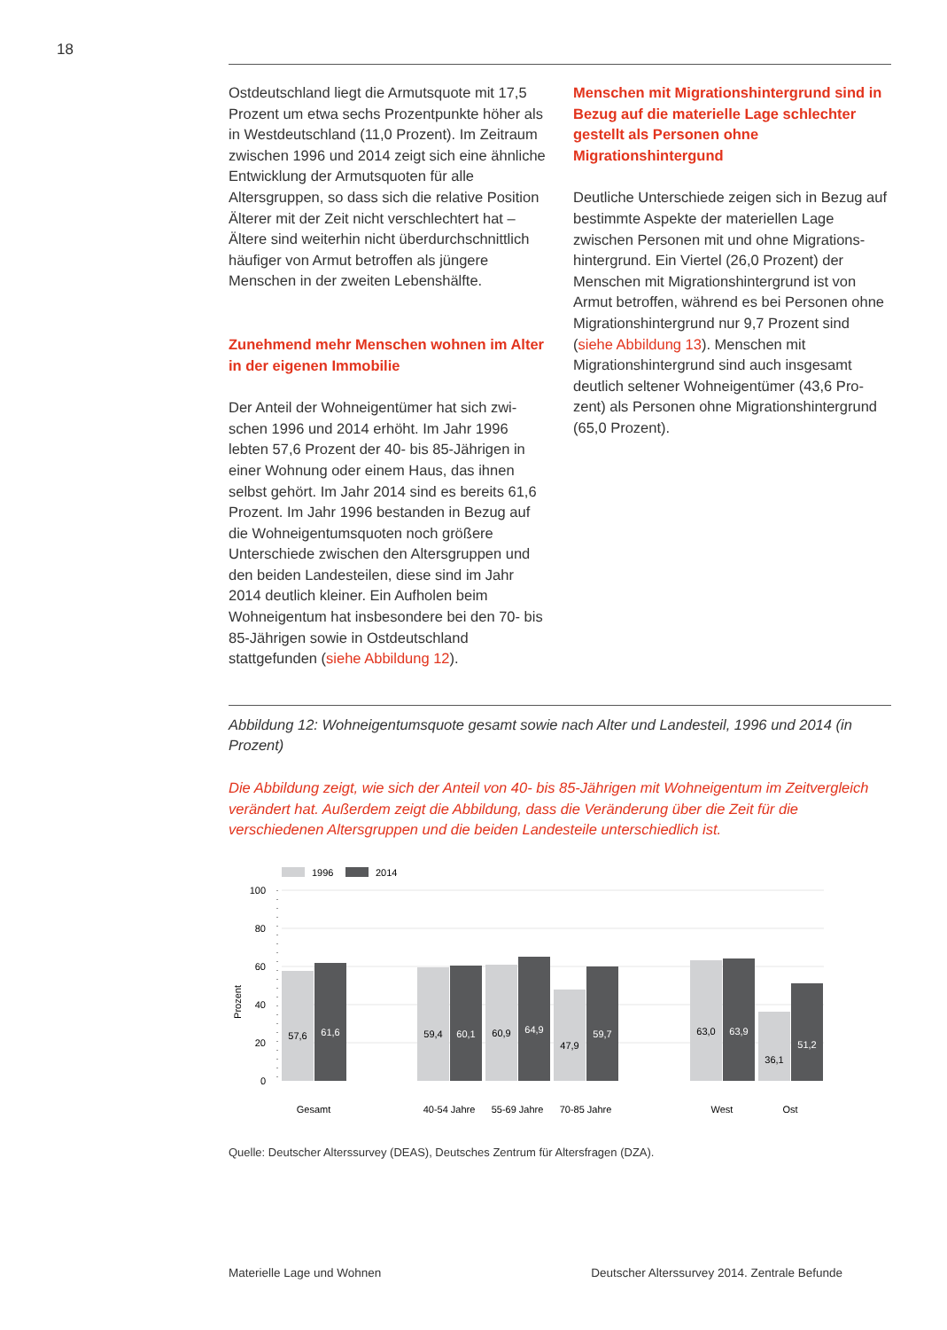18
Ostdeutschland liegt die Armutsquote mit 17,5 Prozent um etwa sechs Prozentpunkte höher als in Westdeutschland (11,0 Prozent). Im Zeitraum zwischen 1996 und 2014 zeigt sich eine ähnliche Entwicklung der Armuts­quoten für alle Altersgruppen, so dass sich die relative Position Älterer mit der Zeit nicht verschlechtert hat – Ältere sind weiterhin nicht überdurchschnittlich häufiger von Armut betroffen als jüngere Menschen in der zwei­ten Lebenshälfte.
Zunehmend mehr Menschen wohnen im Alter in der eigenen Immobilie
Der Anteil der Wohneigentümer hat sich zwi­schen 1996 und 2014 erhöht. Im Jahr 1996 lebten 57,6 Prozent der 40- bis 85-Jährigen in einer Wohnung oder einem Haus, das ihnen selbst gehört. Im Jahr 2014 sind es bereits 61,6 Prozent. Im Jahr 1996 bestanden in Bezug auf die Wohneigentumsquoten noch größere Unterschiede zwischen den Alters­gruppen und den beiden Landesteilen, diese sind im Jahr 2014 deutlich kleiner. Ein Aufholen beim Wohneigentum hat insbesondere bei den 70- bis 85-Jährigen sowie in Ostdeutschland stattgefunden (siehe Abbildung 12).
Menschen mit Migrationshintergrund sind in Bezug auf die materielle Lage schlechter gestellt als Personen ohne Migrationshintergund
Deutliche Unterschiede zeigen sich in Bezug auf bestimmte Aspekte der materiellen Lage zwischen Personen mit und ohne Migrations­hintergrund. Ein Viertel (26,0 Prozent) der Menschen mit Migrationshintergrund ist von Armut betroffen, während es bei Personen ohne Migrationshintergrund nur 9,7 Prozent sind (siehe Abbildung 13). Menschen mit Migrationshintergrund sind auch insgesamt deutlich seltener Wohneigentümer (43,6 Pro­zent) als Personen ohne Migrationshinter­grund (65,0 Prozent).
Abbildung 12: Wohneigentumsquote gesamt sowie nach Alter und Landesteil, 1996 und 2014 (in Prozent)
Die Abbildung zeigt, wie sich der Anteil von 40- bis 85-Jährigen mit Wohneigentum im Zeit­vergleich verändert hat. Außerdem zeigt die Abbildung, dass die Veränderung über die Zeit für die verschiedenen Altersgruppen und die beiden Landesteile unterschiedlich ist.
1996
2014
100
80
60
40
20
0
Prozent
57,6
61,6
59,4
60,1
60,9
64,9
47,9
59,7
63,0
63,9
36,1
51,2
Gesamt
40-54 Jahre
55-69 Jahre
70-85 Jahre
West
Ost
Quelle: Deutscher Alterssurvey (DEAS), Deutsches Zentrum für Altersfragen (DZA).
Materielle Lage und Wohnen Deutscher Alterssurvey 2014. Zentrale Befunde